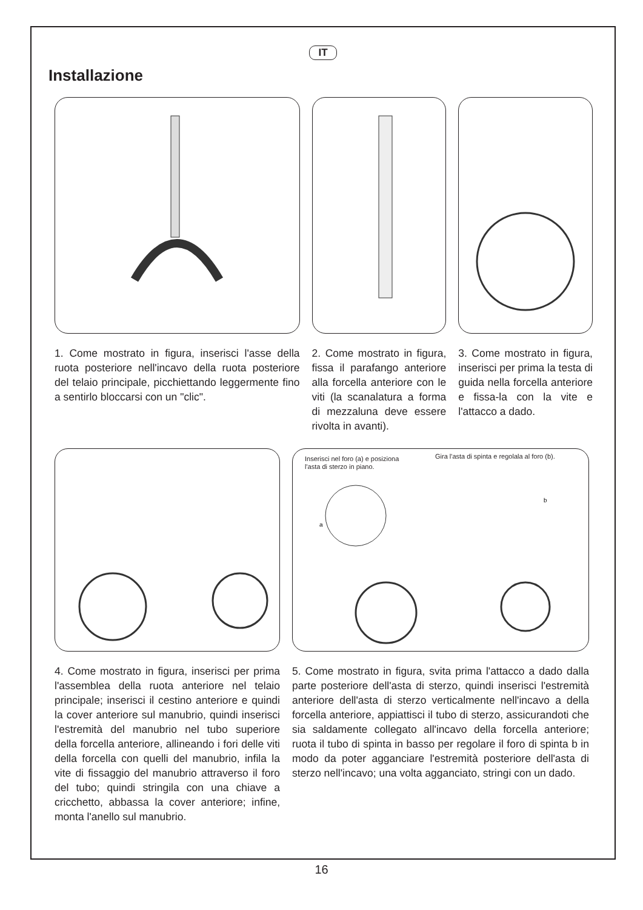IT
Installazione
1. Come mostrato in figura, inserisci l'asse della ruota posteriore nell'incavo della ruota posteriore del telaio principale, picchiettando leggermente fino a sentirlo bloccarsi con un "clic".
2. Come mostrato in figura, fissa il parafango anteriore alla forcella anteriore con le viti (la scanalatura a forma di mezzaluna deve essere rivolta in avanti).
3. Come mostrato in figura, inserisci per prima la testa di guida nella forcella anteriore e fissa-la con la vite e l'attacco a dado.
4. Come mostrato in figura, inserisci per prima l'assemblea della ruota anteriore nel telaio principale; inserisci il cestino anteriore e quindi la cover anteriore sul manubrio, quindi inserisci l'estremità del manubrio nel tubo superiore della forcella anteriore, allineando i fori delle viti della forcella con quelli del manubrio, infila la vite di fissaggio del manubrio attraverso il foro del tubo; quindi stringila con una chiave a cricchetto, abbassa la cover anteriore; infine, monta l'anello sul manubrio.
Inserisci nel foro (a) e posiziona l'asta di sterzo in piano.
Gira l'asta di spinta e regolala al foro (b).
a
b
5. Come mostrato in figura, svita prima l'attacco a dado dalla parte posteriore dell'asta di sterzo, quindi inserisci l'estremità anteriore dell'asta di sterzo verticalmente nell'incavo a della forcella anteriore, appiattisci il tubo di sterzo, assicurandoti che sia saldamente collegato all'incavo della forcella anteriore; ruota il tubo di spinta in basso per regolare il foro di spinta b in modo da poter agganciare l'estremità posteriore dell'asta di sterzo nell'incavo; una volta agganciato, stringi con un dado.
16